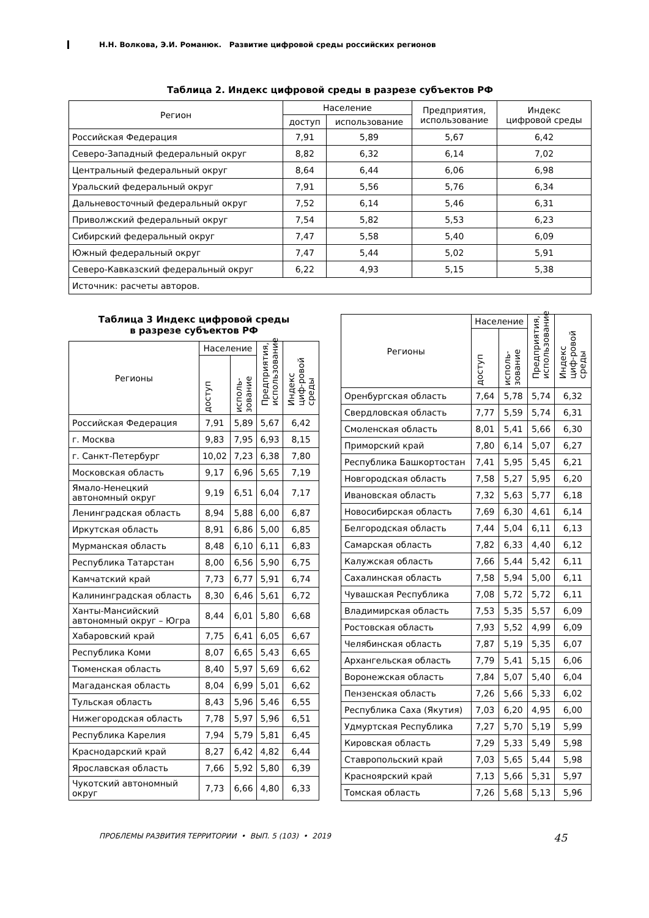Н.Н. Волкова, Э.И. Романюк. Развитие цифровой среды российских регионов
Таблица 2. Индекс цифровой среды в разрезе субъектов РФ
| Регион | Население | | Предприятия, использование | Индекс цифровой среды |
| --- | --- | --- | --- | --- |
| | доступ | использование | | |
| Российская Федерация | 7,91 | 5,89 | 5,67 | 6,42 |
| Северо-Западный федеральный округ | 8,82 | 6,32 | 6,14 | 7,02 |
| Центральный федеральный округ | 8,64 | 6,44 | 6,06 | 6,98 |
| Уральский федеральный округ | 7,91 | 5,56 | 5,76 | 6,34 |
| Дальневосточный федеральный округ | 7,52 | 6,14 | 5,46 | 6,31 |
| Приволжский федеральный округ | 7,54 | 5,82 | 5,53 | 6,23 |
| Сибирский федеральный округ | 7,47 | 5,58 | 5,40 | 6,09 |
| Южный федеральный округ | 7,47 | 5,44 | 5,02 | 5,91 |
| Северо-Кавказский федеральный округ | 6,22 | 4,93 | 5,15 | 5,38 |
| Источник: расчеты авторов. | | | | |
Таблица 3 Индекс цифровой среды
в разрезе субъектов РФ
| Регионы | Население | | Предприятия, использование | Индекс циф-ровой среды |
| --- | --- | --- | --- | --- |
| | доступ | исполь-зование | | |
| Российская Федерация | 7,91 | 5,89 | 5,67 | 6,42 |
| г. Москва | 9,83 | 7,95 | 6,93 | 8,15 |
| г. Санкт-Петербург | 10,02 | 7,23 | 6,38 | 7,80 |
| Московская область | 9,17 | 6,96 | 5,65 | 7,19 |
| Ямало-Ненецкий автономный округ | 9,19 | 6,51 | 6,04 | 7,17 |
| Ленинградская область | 8,94 | 5,88 | 6,00 | 6,87 |
| Иркутская область | 8,91 | 6,86 | 5,00 | 6,85 |
| Мурманская область | 8,48 | 6,10 | 6,11 | 6,83 |
| Республика Татарстан | 8,00 | 6,56 | 5,90 | 6,75 |
| Камчатский край | 7,73 | 6,77 | 5,91 | 6,74 |
| Калининградская область | 8,30 | 6,46 | 5,61 | 6,72 |
| Ханты-Мансийский автономный округ – Югра | 8,44 | 6,01 | 5,80 | 6,68 |
| Хабаровский край | 7,75 | 6,41 | 6,05 | 6,67 |
| Республика Коми | 8,07 | 6,65 | 5,43 | 6,65 |
| Тюменская область | 8,40 | 5,97 | 5,69 | 6,62 |
| Магаданская область | 8,04 | 6,99 | 5,01 | 6,62 |
| Тульская область | 8,43 | 5,96 | 5,46 | 6,55 |
| Нижегородская область | 7,78 | 5,97 | 5,96 | 6,51 |
| Республика Карелия | 7,94 | 5,79 | 5,81 | 6,45 |
| Краснодарский край | 8,27 | 6,42 | 4,82 | 6,44 |
| Ярославская область | 7,66 | 5,92 | 5,80 | 6,39 |
| Чукотский автономный округ | 7,73 | 6,66 | 4,80 | 6,33 |
| Регионы | Население | | Предприятия, использование | Индекс циф-ровой среды |
| --- | --- | --- | --- | --- |
| | доступ | исполь-зование | | |
| Оренбургская область | 7,64 | 5,78 | 5,74 | 6,32 |
| Свердловская область | 7,77 | 5,59 | 5,74 | 6,31 |
| Смоленская область | 8,01 | 5,41 | 5,66 | 6,30 |
| Приморский край | 7,80 | 6,14 | 5,07 | 6,27 |
| Республика Башкортостан | 7,41 | 5,95 | 5,45 | 6,21 |
| Новгородская область | 7,58 | 5,27 | 5,95 | 6,20 |
| Ивановская область | 7,32 | 5,63 | 5,77 | 6,18 |
| Новосибирская область | 7,69 | 6,30 | 4,61 | 6,14 |
| Белгородская область | 7,44 | 5,04 | 6,11 | 6,13 |
| Самарская область | 7,82 | 6,33 | 4,40 | 6,12 |
| Калужская область | 7,66 | 5,44 | 5,42 | 6,11 |
| Сахалинская область | 7,58 | 5,94 | 5,00 | 6,11 |
| Чувашская Республика | 7,08 | 5,72 | 5,72 | 6,11 |
| Владимирская область | 7,53 | 5,35 | 5,57 | 6,09 |
| Ростовская область | 7,93 | 5,52 | 4,99 | 6,09 |
| Челябинская область | 7,87 | 5,19 | 5,35 | 6,07 |
| Архангельская область | 7,79 | 5,41 | 5,15 | 6,06 |
| Воронежская область | 7,84 | 5,07 | 5,40 | 6,04 |
| Пензенская область | 7,26 | 5,66 | 5,33 | 6,02 |
| Республика Саха (Якутия) | 7,03 | 6,20 | 4,95 | 6,00 |
| Удмуртская Республика | 7,27 | 5,70 | 5,19 | 5,99 |
| Кировская область | 7,29 | 5,33 | 5,49 | 5,98 |
| Ставропольский край | 7,03 | 5,65 | 5,44 | 5,98 |
| Красноярский край | 7,13 | 5,66 | 5,31 | 5,97 |
| Томская область | 7,26 | 5,68 | 5,13 | 5,96 |
ПРОБЛЕМЫ РАЗВИТИЯ ТЕРРИТОРИИ • ВЫП. 5 (103) • 2019 45